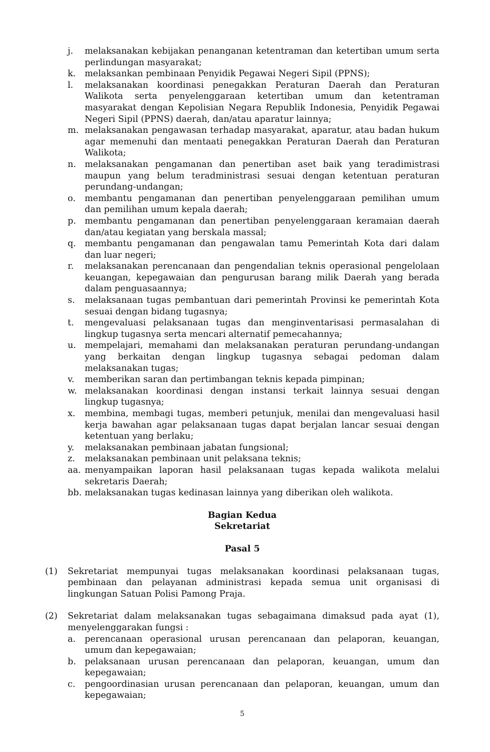j. melaksanakan kebijakan penanganan ketentraman dan ketertiban umum serta perlindungan masyarakat;
k. melaksankan pembinaan Penyidik Pegawai Negeri Sipil (PPNS);
l. melaksanakan koordinasi penegakkan Peraturan Daerah dan Peraturan Walikota serta penyelenggaraan ketertiban umum dan ketentraman masyarakat dengan Kepolisian Negara Republik Indonesia, Penyidik Pegawai Negeri Sipil (PPNS) daerah, dan/atau aparatur lainnya;
m. melaksanakan pengawasan terhadap masyarakat, aparatur, atau badan hukum agar memenuhi dan mentaati penegakkan Peraturan Daerah dan Peraturan Walikota;
n. melaksanakan pengamanan dan penertiban aset baik yang teradimistrasi maupun yang belum teradministrasi sesuai dengan ketentuan peraturan perundang-undangan;
o. membantu pengamanan dan penertiban penyelenggaraan pemilihan umum dan pemilihan umum kepala daerah;
p. membantu pengamanan dan penertiban penyelenggaraan keramaian daerah dan/atau kegiatan yang berskala massal;
q. membantu pengamanan dan pengawalan tamu Pemerintah Kota dari dalam dan luar negeri;
r. melaksanakan perencanaan dan pengendalian teknis operasional pengelolaan keuangan, kepegawaian dan pengurusan barang milik Daerah yang berada dalam penguasaannya;
s. melaksanaan tugas pembantuan dari pemerintah Provinsi ke pemerintah Kota sesuai dengan bidang tugasnya;
t. mengevaluasi pelaksanaan tugas dan menginventarisasi permasalahan di lingkup tugasnya serta mencari alternatif pemecahannya;
u. mempelajari, memahami dan melaksanakan peraturan perundang-undangan yang berkaitan dengan lingkup tugasnya sebagai pedoman dalam melaksanakan tugas;
v. memberikan saran dan pertimbangan teknis kepada pimpinan;
w. melaksanakan koordinasi dengan instansi terkait lainnya sesuai dengan lingkup tugasnya;
x. membina, membagi tugas, memberi petunjuk, menilai dan mengevaluasi hasil kerja bawahan agar pelaksanaan tugas dapat berjalan lancar sesuai dengan ketentuan yang berlaku;
y. melaksanakan pembinaan jabatan fungsional;
z. melaksanakan pembinaan unit pelaksana teknis;
aa. menyampaikan laporan hasil pelaksanaan tugas kepada walikota melalui sekretaris Daerah;
bb. melaksanakan tugas kedinasan lainnya yang diberikan oleh walikota.
Bagian Kedua
Sekretariat
Pasal 5
(1) Sekretariat mempunyai tugas melaksanakan koordinasi pelaksanaan tugas, pembinaan dan pelayanan administrasi kepada semua unit organisasi di lingkungan Satuan Polisi Pamong Praja.
(2) Sekretariat dalam melaksanakan tugas sebagaimana dimaksud pada ayat (1), menyelenggarakan fungsi :
a. perencanaan operasional urusan perencanaan dan pelaporan, keuangan, umum dan kepegawaian;
b. pelaksanaan urusan perencanaan dan pelaporan, keuangan, umum dan kepegawaian;
c. pengoordinasian urusan perencanaan dan pelaporan, keuangan, umum dan kepegawaian;
5